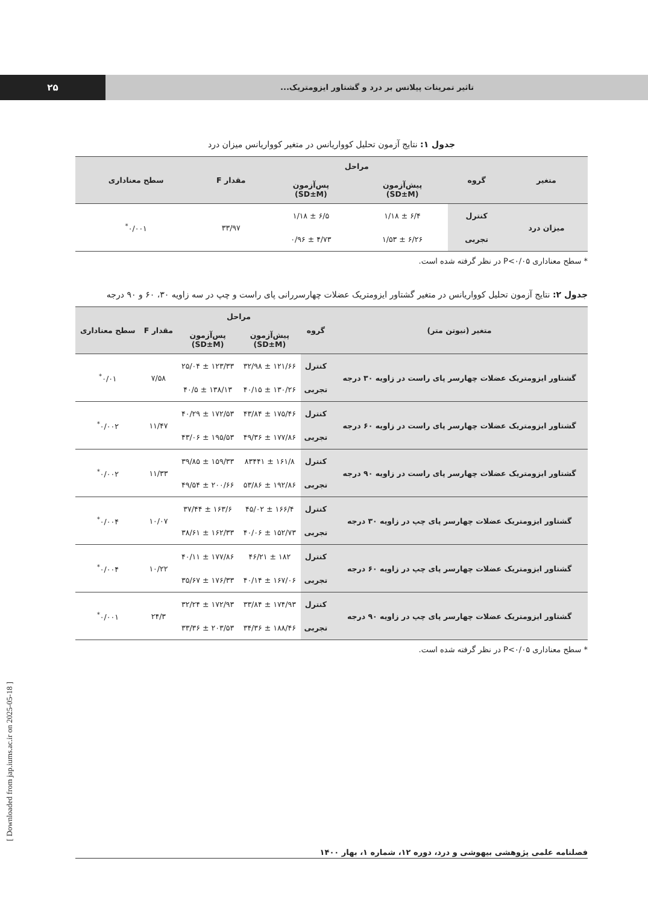۲۵
تاثیر تمرینات پیلاتس بر درد و گشتاور ایزومتریک...
جدول ۱: نتایج آزمون تحلیل کوواریانس در متغیر کوواریانس میزان درد
| متغیر | گروه | مراحل | | مقدار F | سطح معناداری |
| --- | --- | --- | --- | --- | --- |
| | | پیش‌آزمون (SD±M) | پس‌آزمون (SD±M) | | |
| میزان درد | کنترل | ۶/۴ ± ۱/۱۸ | ۶/۵ ± ۱/۱۸ | ۳۳/۹۷ | ۰/۰۰۱<sup>*</sup> |
| | تجربی | ۶/۲۶ ± ۱/۵۳ | ۴/۷۳ ± ۰/۹۶ | | |
* سطح معناداری P<۰/۰۵ در نظر گرفته شده است.
جدول ۲: نتایج آزمون تحلیل کوواریانس در متغیر گشتاور ایزومتریک عضلات چهارسررانی پای راست و چپ در سه زاویه ۳۰، ۶۰ و ۹۰ درجه
| متغیر (نیوتن متر) | گروه | مراحل | | مقدار F | سطح معناداری |
| --- | --- | --- | --- | --- | --- |
| | | پیش‌آزمون (SD±M) | پس‌آزمون (SD±M) | | |
| گشتاور ایزومتریک عضلات چهارسر پای راست در زاویه ۳۰ درجه | کنترل | ۱۲۱/۶۶ ± ۳۲/۹۸ | ۱۲۳/۳۳ ± ۲۵/۰۴ | ۷/۵۸ | ۰/۰۱<sup>*</sup> |
| | تجربی | ۱۳۰/۲۶ ± ۴۰/۱۵ | ۱۳۸/۱۳ ± ۴۰/۵ | | |
| گشتاور ایزومتریک عضلات چهارسر پای راست در زاویه ۶۰ درجه | کنترل | ۱۷۵/۴۶ ± ۴۳/۸۴ | ۱۷۲/۵۳ ± ۴۰/۲۹ | ۱۱/۴۷ | ۰/۰۰۲<sup>*</sup> |
| | تجربی | ۱۷۷/۸۶ ± ۴۹/۳۶ | ۱۹۵/۵۳ ± ۴۳/۰۶ | | |
| گشتاور ایزومتریک عضلات چهارسر پای راست در زاویه ۹۰ درجه | کنترل | ۱۶۱/۸ ± ۸۳۴۴۱ | ۱۵۹/۳۳ ± ۳۹/۸۵ | ۱۱/۳۳ | ۰/۰۰۲<sup>*</sup> |
| | تجربی | ۱۹۲/۸۶ ± ۵۳/۸۶ | ۲۰۰/۶۶ ± ۴۹/۵۴ | | |
| گشتاور ایزومتریک عضلات چهارسر پای چپ در زاویه ۳۰ درجه | کنترل | ۱۶۶/۴ ± ۴۵/۰۲ | ۱۶۳/۶ ± ۳۷/۴۴ | ۱۰/۰۷ | ۰/۰۰۴<sup>*</sup> |
| | تجربی | ۱۵۲/۷۳ ± ۴۰/۰۶ | ۱۶۲/۳۳ ± ۳۸/۶۱ | | |
| گشتاور ایزومتریک عضلات چهارسر پای چپ در زاویه ۶۰ درجه | کنترل | ۱۸۲ ± ۴۶/۲۱ | ۱۷۷/۸۶ ± ۴۰/۱۱ | ۱۰/۲۲ | ۰/۰۰۴<sup>*</sup> |
| | تجربی | ۱۶۷/۰۶ ± ۴۰/۱۴ | ۱۷۶/۳۳ ± ۳۵/۶۷ | | |
| گشتاور ایزومتریک عضلات چهارسر پای چپ در زاویه ۹۰ درجه | کنترل | ۱۷۴/۹۳ ± ۳۳/۸۴ | ۱۷۲/۹۳ ± ۳۲/۲۴ | ۲۴/۳ | ۰/۰۰۱<sup>*</sup> |
| | تجربی | ۱۸۸/۴۶ ± ۳۴/۳۶ | ۲۰۳/۵۳ ± ۳۳/۳۶ | | |
* سطح معناداری P<۰/۰۵ در نظر گرفته شده است.
فصلنامه علمی پژوهشی بیهوشی و درد، دوره ۱۲، شماره ۱، بهار ۱۴۰۰
[ Downloaded from jap.iums.ac.ir on 2025-05-18 ]